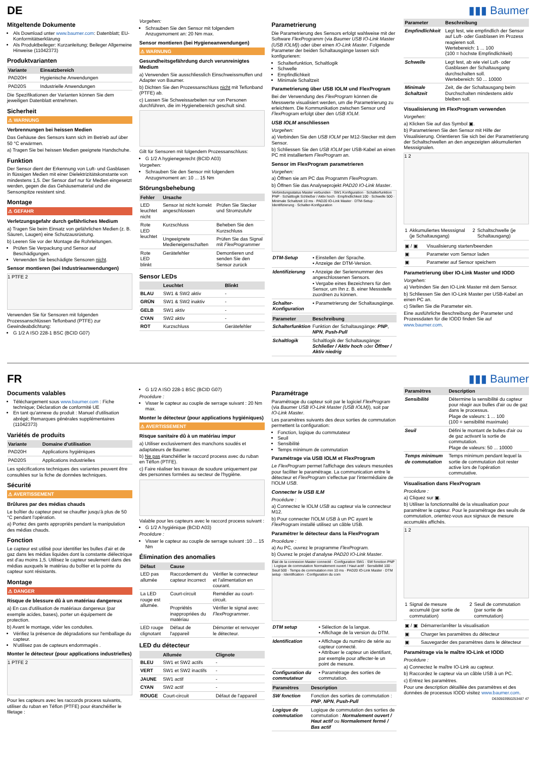DE ▮▮▮ Baumer
Mitgeltende Dokumente
Als Download unter www.baumer.com: Datenblatt; EU-Konformitätserklärung
Als Produktbeileger: Kurzanleitung; Beileger Allgemeine Hinweise (11042373)
Produktvarianten
| Variante | Einsatzbereich |
| --- | --- |
| PAD20H | Hygienische Anwendungen |
| PAD20S | Industrielle Anwendungen |
Die Spezifikationen der Varianten können Sie dem jeweiligen Datenblatt entnehmen.
Sicherheit
⚠ WARNUNG
Verbrennungen bei heissen Medien
Das Gehäuse des Sensors kann sich im Betrieb auf über 50 °C erwärmen.
a) Tragen Sie bei heissen Medien geeignete Handschuhe.
Funktion
Der Sensor dient der Erkennung von Luft- und Gasblasen in flüssigen Medien mit einer Dielektrizitätskonstante von mindestens 1,5. Der Sensor darf nur für Medien eingesetzt werden, gegen die das Gehäusematerial und die Sensorspitze resistent sind.
Montage
⚠ GEFAHR
Verletzungsgefahr durch gefährliches Medium
a) Tragen Sie beim Einsatz von gefährlichen Medien (z. B. Säuren, Laugen) eine Schutzausrüstung.
b) Leeren Sie vor der Montage die Rohrleitungen.
Prüfen Sie Verpackung und Sensor auf Beschädigungen.
Verwenden Sie beschädigte Sensoren nicht.
Sensor montieren (bei Industrieanwendungen)
1 PTFE 2
Verwenden Sie für Sensoren mit folgenden Prozessanschlüssen Teflonband (PTFE) zur Gewindeabdichtung:
G 1/2 A ISO 228-1 BSC (BCID G07)
Vorgehen:
Schrauben Sie den Sensor mit folgendem Anzugsmoment an: 20 Nm max.
Sensor montieren (bei Hygieneanwendungen)
⚠ WARNUNG
Gesundheitsgefährdung durch verunreinigtes Medium
a) Verwenden Sie ausschliesslich Einschweissmuffen und Adapter von Baumer.
b) Dichten Sie den Prozessanschluss nicht mit Teflonband (PTFE) ab.
c) Lassen Sie Schweissarbeiten nur von Personen durchführen, die im Hygienebereich geschult sind.
Gilt für Sensoren mit folgendem Prozessanschluss:
G 1/2 A hygienegerecht (BCID A03)
Vorgehen:
Schrauben Sie den Sensor mit folgendem Anzugsmoment an: 10 ... 15 Nm
Störungsbehebung
| Fehler | Ursache | |
| --- | --- | --- |
| LED leuchtet nicht | Sensor ist nicht korrekt angeschlossen | Prüfen Sie Stecker und Stromzufuhr |
| Rote LED leuchtet | Kurzschluss | Beheben Sie den Kurzschluss |
| | Ungeeignete Medieneigenschaften | Prüfen Sie das Signal mit FlexProgrammer |
| Rote LED blinkt | Gerätefehler | Demontieren und senden Sie den Sensor zurück |
Sensor LEDs
| | Leuchtet | Blinkt |
| --- | --- | --- |
| BLAU | SW1 & SW2 aktiv | - |
| GRÜN | SW1 & SW2 inaktiv | - |
| GELB | SW1 aktiv | - |
| CYAN | SW2 aktiv | - |
| ROT | Kurzschluss | Gerätefehler |
Parametrierung
Die Parametrierung des Sensors erfolgt wahlweise mit der Software FlexProgramm (via Baumer USB IO-Link Master (USB IOLM)) oder über einen IO-Link Master. Folgende Parameter der beiden Schaltausgänge lassen sich konfigurieren:
Schalterfunktion, Schaltlogik
Schwelle
Empfindlichkeit
Minimale Schaltzeit
Parametrierung über USB IOLM und FlexProgram
Bei der Verwendung des FlexProgram können die Messwerte visualisiert werden, um die Parametrierung zu erleichtern. Die Kommunikation zwischen Sensor und FlexProgram erfolgt über den USB IOLM.
USB IOLM anschliessen
Vorgehen:
a) Verbinden Sie den USB IOLM per M12-Stecker mit dem Sensor.
b) Schliessen Sie den USB IOLM per USB-Kabel an einen PC mit installiertem FlexProgram an.
Sensor im FlexProgram parametrieren
Vorgehen:
a) Öffnen sie am PC das Programm FlexProgram.
b) Öffnen Sie das Analyseprojekt PAD20 IO-Link Master.
Verbindungsstatus Master verbunden · SW1 Konfiguration · Schalterfunktion PNP · Schaltlogik Schließer / Aktiv hoch · Empfindlichkeit 100 · Schwelle 500 · Minimale Schaltzeit 10 ms · PAD20 IO-Link Master · DTM-Setup · Identifizierung · Schalter-Konfiguration
| DTM-Setup | ▪ Einstellen der Sprache. ▪ Anzeige der DTM-Version. |
| Identifizierung | ▪ Anzeige der Seriennummer des angeschlossenen Sensors. ▪ Vergabe eines Bezeichners für den Sensor, um Ihn z. B. einer Messstelle zuordnen zu können. |
| Schalter-Konfiguration | ▪ Parametrierung der Schaltausgänge. |
| Parameter | Beschreibung |
| --- | --- |
| Schalterfunktion | Funktion der Schaltausgänge: PNP , NPN , Push-Pull |
| Schaltlogik | Schaltlogik der Schaltausgänge: Schließer / Aktiv hoch oder Öffner / Aktiv niedrig |
| Parameter | Beschreibung |
| --- | --- |
| Empfindlichkeit | Legt fest, wie empfindlich der Sensor auf Luft- oder Gasblasen im Prozess reagieren soll. Wertebereich: 1 ... 100 (100 = höchste Empfindlichkeit) |
| Schwelle | Legt fest, ab wie viel Luft- oder Gasblasen der Schaltausgang durchschalten soll. Wertebereich: 50 ... 10000 |
| Minimale Schaltzeit | Zeit, die der Schaltausgang beim Durchschalten mindestens aktiv bleiben soll. |
Visualisierung im FlexProgram verwenden
Vorgehen:
a) Klicken Sie auf das Symbol ▣.
b) Parametrieren Sie den Sensor mit Hilfe der Visualisierung. Orientieren Sie sich bei der Parametrierung der Schaltschwellen an den angezeigten akkumulierten Messsignalen.
1 2
| 1 | Akkumuliertes Messsignal (je Schaltausgang) | 2 | Schaltschwelle (je Schaltausgang) |
| ▣ / ▣ | Visualisierung starten/beenden |
| ▣ | Parameter vom Sensor laden |
| ▣ | Parameter auf Sensor speichern |
Parametrierung über IO-Link Master und IODD
Vorgehen:
a) Verbinden Sie den IO-Link Master mit dem Sensor.
b) Schliessen Sie den IO-Link Master per USB-Kabel an einen PC an.
c) Stellen Sie die Parameter ein.
Eine ausführliche Beschreibung der Parameter und Prozessdaten für die IODD finden Sie auf www.baumer.com.
FR ▮▮▮ Baumer
Documents valables
Téléchargement sous www.baumer.com : Fiche technique; Déclaration de conformité UE
En tant qu'annexe du produit : Manuel d'utilisation abrégé; Remarques générales supplémentaires (11042373)
Variétés de produits
| Variante | Domaine d'utilisation |
| --- | --- |
| PAD20H | Applications hygiéniques |
| PAD20S | Applications industrielles |
Les spécifications techniques des variantes peuvent être consultées sur la fiche de données techniques.
Sécurité
⚠ AVERTISSEMENT
Brûlures par des médias chauds
Le boîtier du capteur peut se chauffer jusqu'à plus de 50 °C pendant l'opération.
a) Portez des gants appropriés pendant la manipulation des médias chauds.
Fonction
Le capteur est utilisé pour identifier les bulles d'air et de gaz dans les médias liquides dont la constante diélectrique est d'au moins 1,5. Utilisez le capteur seulement dans des médias auxquels le matériau du boîtier et la pointe du capteur sont résistants.
Montage
⚠ DANGER
Risque de blessure dû à un matériau dangereux
a) En cas d'utilisation de matériaux dangereux (par exemple acides, bases), porter un équipement de protection.
b) Avant le montage, vider les conduites.
Vérifiez la présence de dégradations sur l'emballage du capteur.
N'utilisez pas de capteurs endommagés .
Monter le détecteur (pour applications industrielles)
1 PTFE 2
Pour les capteurs avec les raccords process suivants, utiliser du ruban en Téflon (PTFE) pour étanchéifier le filetage :
G 1/2 A ISO 228-1 BSC (BCID G07)
Procédure :
Visser le capteur au couple de serrage suivant : 20 Nm max.
Monter le détecteur (pour applications hygiéniques)
⚠ AVERTISSEMENT
Risque sanitaire dû à un matériau impur
a) Utiliser exclusivement des manchons soudés et adaptateurs de Baumer.
b) Ne pas étanchéifier le raccord process avec du ruban en Téflon (PTFE).
c) Faire réaliser les travaux de soudure uniquement par des personnes formées au secteur de l'hygiène.
Valable pour les capteurs avec le raccord process suivant :
G 1/2 A hygiénique (BCID A03)
Procédure :
Visser le capteur au couple de serrage suivant :10 ... 15 Nm
Élimination des anomalies
| Défaut | Cause | |
| --- | --- | --- |
| LED pas allumée | Raccordement du capteur incorrect | Vérifier le connecteur et l'alimentation en courant. |
| La LED rouge est allumée. | Court-circuit | Remédier au court-circuit. |
| | Propriétés inappropriées du matériau | Vérifier le signal avec FlexProgrammer . |
| LED rouge clignotant | Défaut de l'appareil | Démonter et renvoyer le détecteur. |
LED du détecteur
| | Allumée | Clignote |
| --- | --- | --- |
| BLEU | SW1 et SW2 actifs | - |
| VERT | SW1 et SW2 inactifs | - |
| JAUNE | SW1 actif | - |
| CYAN | SW2 actif | - |
| ROUGE | Court-circuit | Défaut de l'appareil |
Paramétrage
Paramétrage du capteur soit par le logiciel FlexProgram (via Baumer USB IO-Link Master (USB IOLM)), soit par IO-Link Master.
Les paramètres suivants des deux sorties de commutation permettent la configuration:
Fonction, logique du commutateur
Seuil
Sensibilité
Temps minimum de commutation
Paramétrage via USB IOLM et FlexProgram
Le FlexProgram permet l'affichage des valeurs mesurées pour faciliter le paramétrage. La communication entre le détecteur et FlexProgram s'effectue par l'intermédiaire de l'IOLM USB.
Connecter le USB ILM
Procédure :
a) Connectez le IOLM USB au capteur via le connecteur M12.
b) Pour connecter l'IOLM USB à un PC ayant le FlexProgram installé utilisez un câble USB.
Paramétrer le détecteur dans la FlexProgram
Procédure :
a) Au PC, ouvrez le programme FlexProgram.
b) Ouvrez le projet d'analyse PAD20 IO-Link Master.
État de la connexion Master connecté · Configuration SW1 · SW fonction PNP · Logique de commutation Normalement ouvert / Haut actif · Sensibilité 100 · Seuil 500 · Temps de commutation min 10 ms · PAD20 IO-Link Master · DTM setup · Identification · Configuration du com
| DTM setup | ▪ Sélection de la langue. ▪ Affichage de la version du DTM. |
| Identification | ▪ Affichage du numéro de série au capteur connecté. ▪ Attribuer le capteur un identifiant, par exemple pour affecter-le un point de mesure. |
| Configuration du commutateur | ▪ Paramétrage des sorties de commutation. |
| Paramètres | Description |
| --- | --- |
| SW fonction | Fonction des sorties de commutation : PNP , NPN , Push-Pull |
| Logique de commutation | Logique de commutation des sorties de commutation : Normalement ouvert / Haut actif ou Normalement fermé / Bas actif |
| Paramètres | Description |
| --- | --- |
| Sensibilité | Détermine la sensibilité du capteur pour réagir aux bulles d'air ou de gaz dans le processus. Plage de valeurs: 1 ... 100 (100 = sensibilité maximale) |
| Seuil | Défini le montant de bulles d'air ou de gaz activant la sortie de commutation. Plage de valeurs: 50 ... 10000 |
| Temps minimum de commutation | Temps minimum pendant lequel la sortie de commutation doit rester active lors de l'opération commutative. |
Visualisation dans FlexProgram
Procédure :
a) Cliquez sur ▣.
b) Utiliser la fonctionnalité de la visualisation pour paramétrer le capteur. Pour le paramétrage des seuils de commutation, orientez-vous aux signaux de mesure accumulés affichés.
1 2
| 1 | Signal de mesure accumulé (par sortie de commutation) | 2 | Seuil de commutation (par sortie de commutation) |
| ▣ / ▣ | Démarrer/arrêter la visualisation |
| ▣ | Charger les paramètres du détecteur |
| ▣ | Sauvegarder des paramètres dans le détecteur |
Paramétrage via le maître IO-Link et IODD
Procédure :
a) Connectez le maître IO-Link au capteur.
b) Raccordez le capteur via un câble USB à un PC.
c) Entrez les paramètres.
Pour une description détaillée des paramètres et des données de processus IODD visitez www.baumer.com.
D630503950253487 47